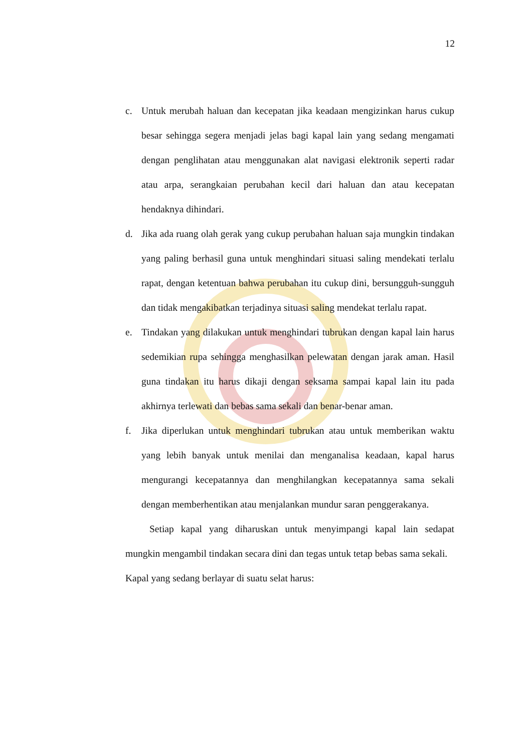12
c. Untuk merubah haluan dan kecepatan jika keadaan mengizinkan harus cukup besar sehingga segera menjadi jelas bagi kapal lain yang sedang mengamati dengan penglihatan atau menggunakan alat navigasi elektronik seperti radar atau arpa, serangkaian perubahan kecil dari haluan dan atau kecepatan hendaknya dihindari.
d. Jika ada ruang olah gerak yang cukup perubahan haluan saja mungkin tindakan yang paling berhasil guna untuk menghindari situasi saling mendekati terlalu rapat, dengan ketentuan bahwa perubahan itu cukup dini, bersungguh-sungguh dan tidak mengakibatkan terjadinya situasi saling mendekat terlalu rapat.
e. Tindakan yang dilakukan untuk menghindari tubrukan dengan kapal lain harus sedemikian rupa sehingga menghasilkan pelewatan dengan jarak aman. Hasil guna tindakan itu harus dikaji dengan seksama sampai kapal lain itu pada akhirnya terlewati dan bebas sama sekali dan benar-benar aman.
f. Jika diperlukan untuk menghindari tubrukan atau untuk memberikan waktu yang lebih banyak untuk menilai dan menganalisa keadaan, kapal harus mengurangi kecepatannya dan menghilangkan kecepatannya sama sekali dengan memberhentikan atau menjalankan mundur saran penggerakanya.
Setiap kapal yang diharuskan untuk menyimpangi kapal lain sedapat mungkin mengambil tindakan secara dini dan tegas untuk tetap bebas sama sekali.
Kapal yang sedang berlayar di suatu selat harus: